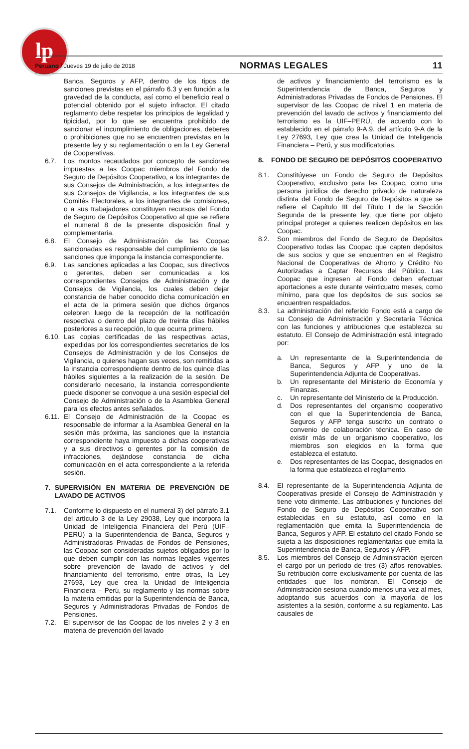lp
Peruano / Jueves 19 de julio de 2018 NORMAS LEGALES 11
Banca, Seguros y AFP, dentro de los tipos de sanciones previstas en el párrafo 6.3 y en función a la gravedad de la conducta, así como el beneficio real o potencial obtenido por el sujeto infractor. El citado reglamento debe respetar los principios de legalidad y tipicidad, por lo que se encuentra prohibido de sancionar el incumplimiento de obligaciones, deberes o prohibiciones que no se encuentren previstas en la presente ley y su reglamentación o en la Ley General de Cooperativas.
6.7. Los montos recaudados por concepto de sanciones impuestas a las Coopac miembros del Fondo de Seguro de Depósitos Cooperativo, a los integrantes de sus Consejos de Administración, a los integrantes de sus Consejos de Vigilancia, a los integrantes de sus Comités Electorales, a los integrantes de comisiones, o a sus trabajadores constituyen recursos del Fondo de Seguro de Depósitos Cooperativo al que se refiere el numeral 8 de la presente disposición final y complementaria.
6.8. El Consejo de Administración de las Coopac sancionadas es responsable del cumplimiento de las sanciones que imponga la instancia correspondiente.
6.9. Las sanciones aplicadas a las Coopac, sus directivos o gerentes, deben ser comunicadas a los correspondientes Consejos de Administración y de Consejos de Vigilancia, los cuales deben dejar constancia de haber conocido dicha comunicación en el acta de la primera sesión que dichos órganos celebren luego de la recepción de la notificación respectiva o dentro del plazo de treinta días hábiles posteriores a su recepción, lo que ocurra primero.
6.10. Las copias certificadas de las respectivas actas, expedidas por los correspondientes secretarios de los Consejos de Administración y de los Consejos de Vigilancia, o quienes hagan sus veces, son remitidas a la instancia correspondiente dentro de los quince días hábiles siguientes a la realización de la sesión. De considerarlo necesario, la instancia correspondiente puede disponer se convoque a una sesión especial del Consejo de Administración o de la Asamblea General para los efectos antes señalados.
6.11. El Consejo de Administración de la Coopac es responsable de informar a la Asamblea General en la sesión más próxima, las sanciones que la instancia correspondiente haya impuesto a dichas cooperativas y a sus directivos o gerentes por la comisión de infracciones, dejándose constancia de dicha comunicación en el acta correspondiente a la referida sesión.
7. SUPERVISIÓN EN MATERIA DE PREVENCIÓN DE LAVADO DE ACTIVOS
7.1. Conforme lo dispuesto en el numeral 3) del párrafo 3.1 del artículo 3 de la Ley 29038, Ley que incorpora la Unidad de Inteligencia Financiera del Perú (UIF–PERÚ) a la Superintendencia de Banca, Seguros y Administradoras Privadas de Fondos de Pensiones, las Coopac son consideradas sujetos obligados por lo que deben cumplir con las normas legales vigentes sobre prevención de lavado de activos y del financiamiento del terrorismo, entre otras, la Ley 27693, Ley que crea la Unidad de Inteligencia Financiera – Perú, su reglamento y las normas sobre la materia emitidas por la Superintendencia de Banca, Seguros y Administradoras Privadas de Fondos de Pensiones.
7.2. El supervisor de las Coopac de los niveles 2 y 3 en materia de prevención del lavado
de activos y financiamiento del terrorismo es la Superintendencia de Banca, Seguros y Administradoras Privadas de Fondos de Pensiones. El supervisor de las Coopac de nivel 1 en materia de prevención del lavado de activos y financiamiento del terrorismo es la UIF–PERÚ, de acuerdo con lo establecido en el párrafo 9-A.9. del artículo 9-A de la Ley 27693, Ley que crea la Unidad de Inteligencia Financiera – Perú, y sus modificatorias.
8. FONDO DE SEGURO DE DEPÓSITOS COOPERATIVO
8.1. Constitúyese un Fondo de Seguro de Depósitos Cooperativo, exclusivo para las Coopac, como una persona jurídica de derecho privado de naturaleza distinta del Fondo de Seguro de Depósitos a que se refiere el Capítulo III del Título I de la Sección Segunda de la presente ley, que tiene por objeto principal proteger a quienes realicen depósitos en las Coopac.
8.2. Son miembros del Fondo de Seguro de Depósitos Cooperativo todas las Coopac que capten depósitos de sus socios y que se encuentren en el Registro Nacional de Cooperativas de Ahorro y Crédito No Autorizadas a Captar Recursos del Público. Las Coopac que ingresen al Fondo deben efectuar aportaciones a este durante veinticuatro meses, como mínimo, para que los depósitos de sus socios se encuentren respaldados.
8.3. La administración del referido Fondo está a cargo de su Consejo de Administración y Secretaría Técnica con las funciones y atribuciones que establezca su estatuto. El Consejo de Administración está integrado por:
a. Un representante de la Superintendencia de Banca, Seguros y AFP y uno de la Superintendencia Adjunta de Cooperativas.
b. Un representante del Ministerio de Economía y Finanzas.
c. Un representante del Ministerio de la Producción.
d. Dos representantes del organismo cooperativo con el que la Superintendencia de Banca, Seguros y AFP tenga suscrito un contrato o convenio de colaboración técnica. En caso de existir más de un organismo cooperativo, los miembros son elegidos en la forma que establezca el estatuto.
e. Dos representantes de las Coopac, designados en la forma que establezca el reglamento.
8.4. El representante de la Superintendencia Adjunta de Cooperativas preside el Consejo de Administración y tiene voto dirimente. Las atribuciones y funciones del Fondo de Seguro de Depósitos Cooperativo son establecidas en su estatuto, así como en la reglamentación que emita la Superintendencia de Banca, Seguros y AFP. El estatuto del citado Fondo se sujeta a las disposiciones reglamentarias que emita la Superintendencia de Banca, Seguros y AFP.
8.5. Los miembros del Consejo de Administración ejercen el cargo por un período de tres (3) años renovables. Su retribución corre exclusivamente por cuenta de las entidades que los nombran. El Consejo de Administración sesiona cuando menos una vez al mes, adoptando sus acuerdos con la mayoría de los asistentes a la sesión, conforme a su reglamento. Las causales de